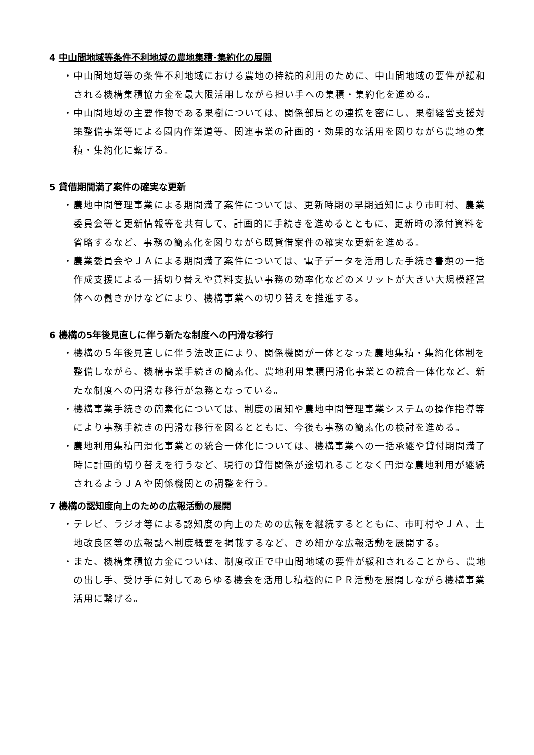4 中山間地域等条件不利地域の農地集積･集約化の展開
・中山間地域等の条件不利地域における農地の持続的利用のために、中山間地域の要件が緩和される機構集積協力金を最大限活用しながら担い手への集積・集約化を進める。
・中山間地域の主要作物である果樹については、関係部局との連携を密にし、果樹経営支援対策整備事業等による園内作業道等、関連事業の計画的・効果的な活用を図りながら農地の集積・集約化に繋げる。
5 貸借期間満了案件の確実な更新
・農地中間管理事業による期間満了案件については、更新時期の早期通知により市町村、農業委員会等と更新情報等を共有して、計画的に手続きを進めるとともに、更新時の添付資料を省略するなど、事務の簡素化を図りながら既貸借案件の確実な更新を進める。
・農業委員会やＪＡによる期間満了案件については、電子データを活用した手続き書類の一括作成支援による一括切り替えや賃料支払い事務の効率化などのメリットが大きい大規模経営体への働きかけなどにより、機構事業への切り替えを推進する。
6 機構の5年後見直しに伴う新たな制度への円滑な移行
・機構の５年後見直しに伴う法改正により、関係機関が一体となった農地集積・集約化体制を整備しながら、機構事業手続きの簡素化、農地利用集積円滑化事業との統合一体化など、新たな制度への円滑な移行が急務となっている。
・機構事業手続きの簡素化については、制度の周知や農地中間管理事業システムの操作指導等により事務手続きの円滑な移行を図るとともに、今後も事務の簡素化の検討を進める。
・農地利用集積円滑化事業との統合一体化については、機構事業への一括承継や貸付期間満了時に計画的切り替えを行うなど、現行の貸借関係が途切れることなく円滑な農地利用が継続されるようＪＡや関係機関との調整を行う。
7 機構の認知度向上のための広報活動の展開
・テレビ、ラジオ等による認知度の向上のための広報を継続するとともに、市町村やＪＡ、土地改良区等の広報誌へ制度概要を掲載するなど、きめ細かな広報活動を展開する。
・また、機構集積協力金についは、制度改正で中山間地域の要件が緩和されることから、農地の出し手、受け手に対してあらゆる機会を活用し積極的にＰＲ活動を展開しながら機構事業活用に繋げる。